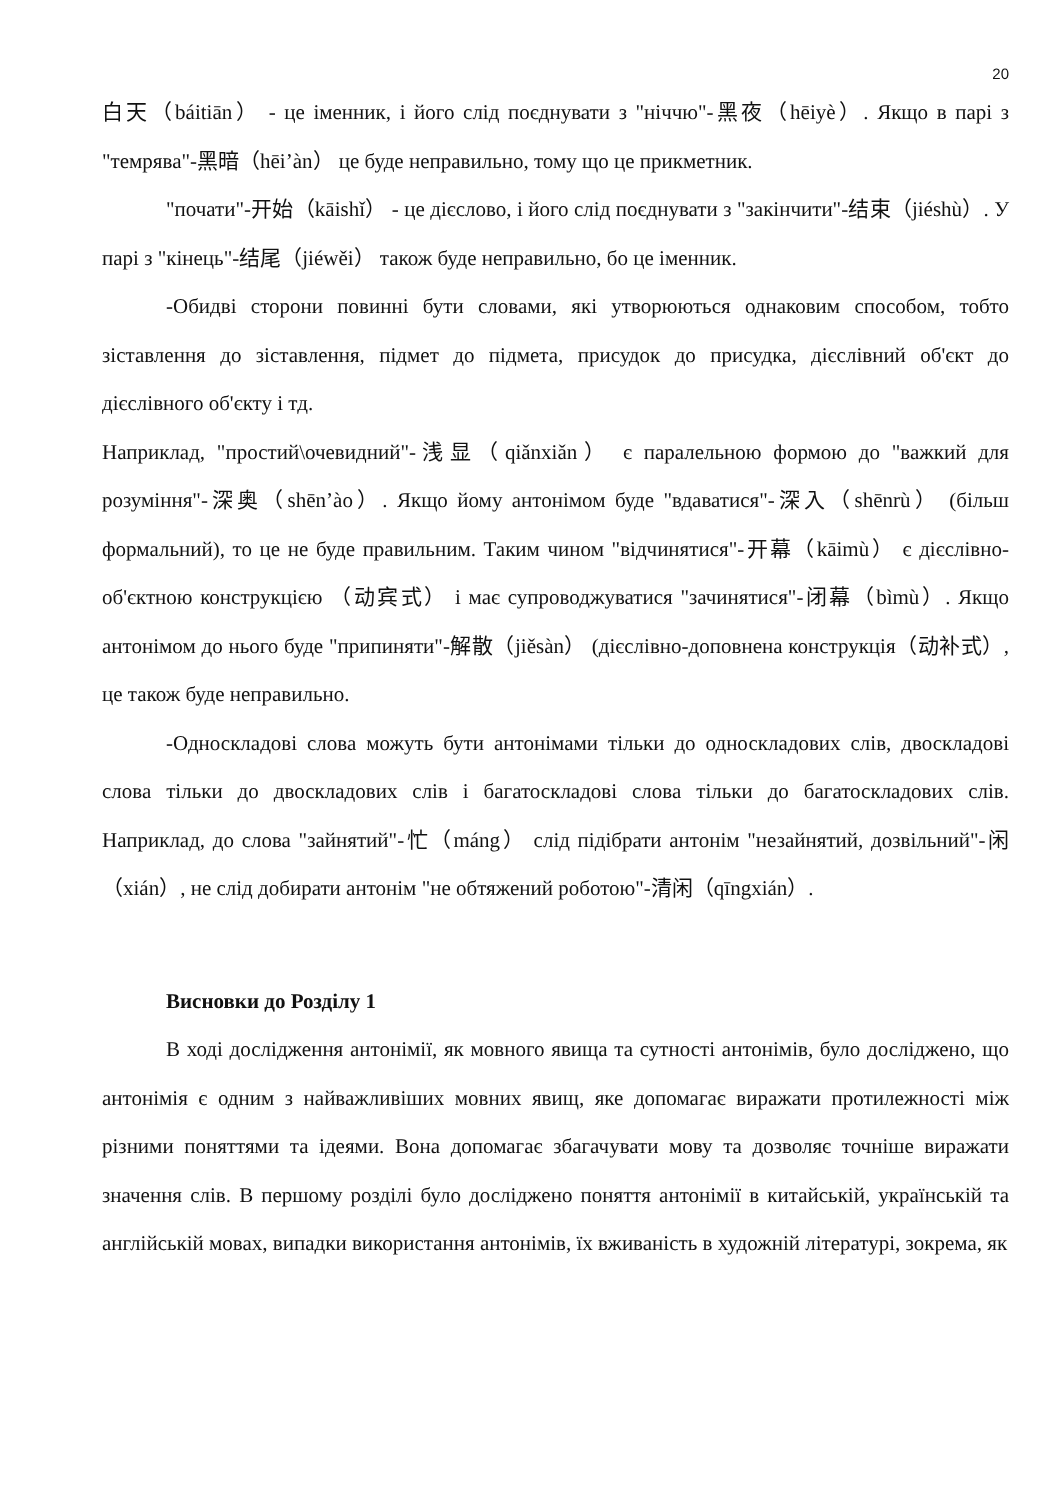20
白天（báitiān） - це іменник, і його слід поєднувати з "ніччю"-黑夜（hēiyè）. Якщо в парі з "темрява"-黑暗（hēi’àn） це буде неправильно, тому що це прикметник.
"почати"-开始（kāishǐ） - це дієслово, і його слід поєднувати з "закінчити"-结束（jiéshù）. У парі з "кінець"-结尾（jiéwěi） також буде неправильно, бо це іменник.
-Обидві сторони повинні бути словами, які утворюються однаковим способом, тобто зіставлення до зіставлення, підмет до підмета, присудок до присудка, дієслівний об'єкт до дієслівного об'єкту і тд.
Наприклад, "простий\очевидний"-浅显（qiǎnxiǎn） є паралельною формою до "важкий для розуміння"-深奥（shēn’ào）. Якщо йому антонімом буде "вдаватися"-深入（shēnrù） (більш формальний), то це не буде правильним. Таким чином "відчинятися"-开幕（kāimù） є дієслівно-об'єктною конструкцією （动宾式） і має супроводжуватися "зачинятися"-闭幕（bìmù）. Якщо антонімом до нього буде "припиняти"-解散（jiěsàn） (дієслівно-доповнена конструкція（动补式）, це також буде неправильно.
-Односкладові слова можуть бути антонімами тільки до односкладових слів, двоскладові слова тільки до двоскладових слів і багатоскладові слова тільки до багатоскладових слів. Наприклад, до слова "зайнятий"-忙（máng） слід підібрати антонім "незайнятий, дозвільний"-闲（xián）, не слід добирати антонім "не обтяжений роботою"-清闲（qīngxián）.
Висновки до Розділу 1
В ході дослідження антонімії, як мовного явища та сутності антонімів, було досліджено, що антонімія є одним з найважливіших мовних явищ, яке допомагає виражати протилежності між різними поняттями та ідеями. Вона допомагає збагачувати мову та дозволяє точніше виражати значення слів. В першому розділі було досліджено поняття антонімії в китайській, українській та англійській мовах, випадки використання антонімів, їх вживаність в художній літературі, зокрема, як